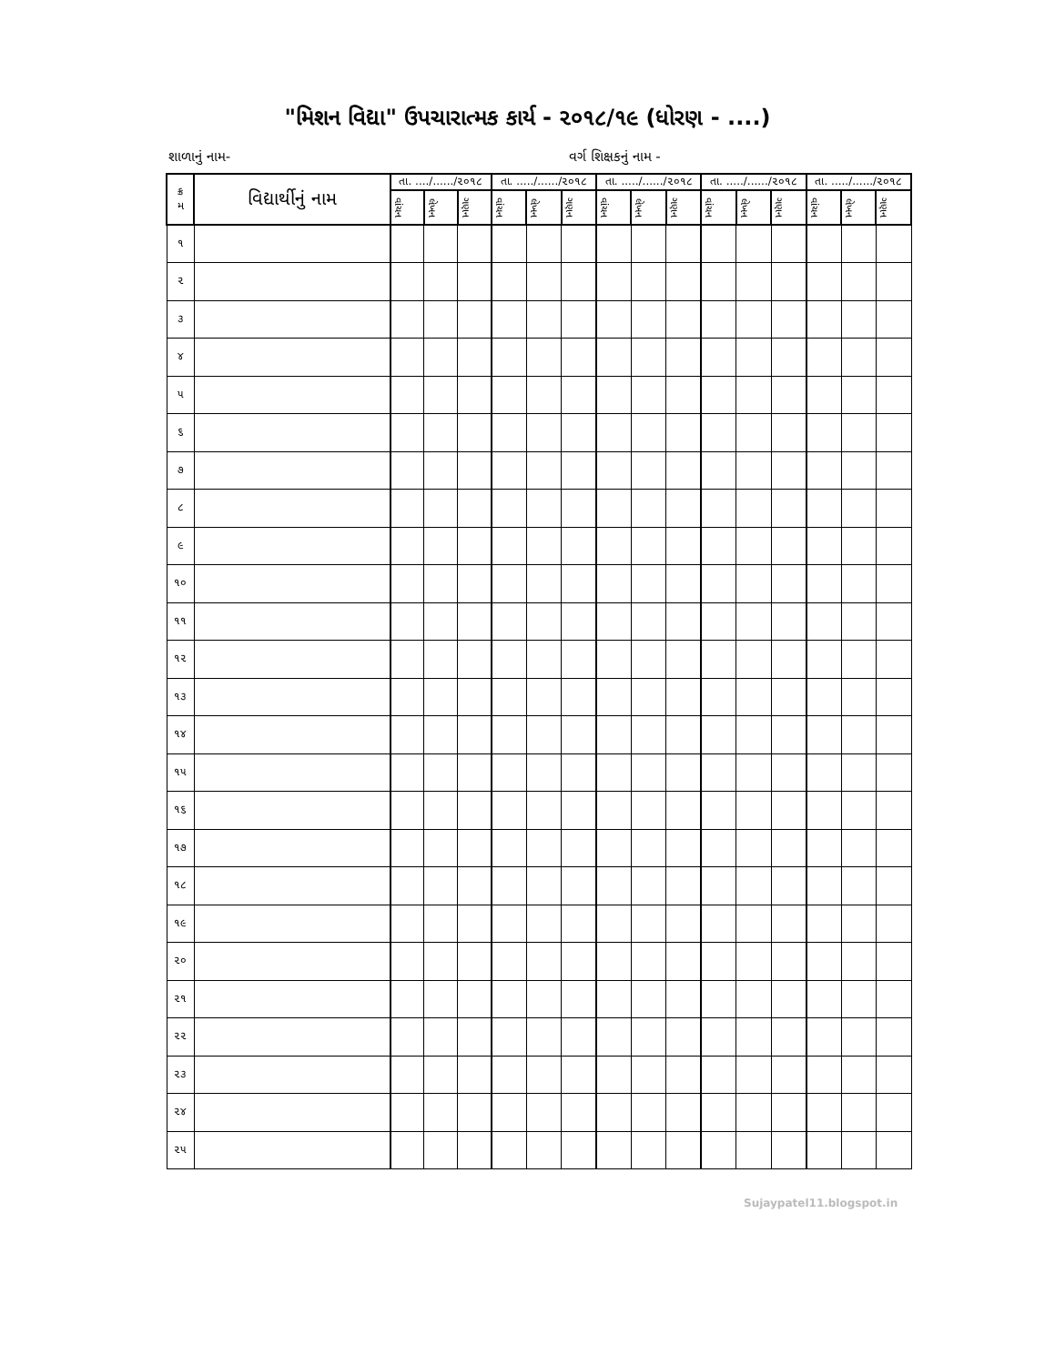"મિશન વિદ્યા" ઉપચારાત્મક કાર્ય - ૨૦૧૮/૧૯ (ધોરણ - ....)
શાળાનું નામ- વર્ગ શિક્ષકનું નામ -
| ક્ર મ | વિદ્યાર્થીનું નામ | તા. ..../....../૨૦૧૮ | | | તા. ...../....../૨૦૧૮ | | | તા. ...../....../૨૦૧૮ | | | તા. ...../....../૨૦૧૮ | | | તા. ...../....../૨૦૧૮ | | |
| --- | --- | --- | --- | --- | --- | --- | --- | --- | --- | --- | --- | --- | --- | --- | --- | --- |
| | | વાંચન | લેખન | ગણન | વાંચન | લેખન | ગણન | વાંચન | લેખન | ગણન | વાંચન | લેખન | ગણન | વાંચન | લેખન | ગણન |
| ૧ | | | | | | | | | | | | | | | | |
| ૨ | | | | | | | | | | | | | | | | |
| ૩ | | | | | | | | | | | | | | | | |
| ૪ | | | | | | | | | | | | | | | | |
| ૫ | | | | | | | | | | | | | | | | |
| ૬ | | | | | | | | | | | | | | | | |
| ૭ | | | | | | | | | | | | | | | | |
| ૮ | | | | | | | | | | | | | | | | |
| ૯ | | | | | | | | | | | | | | | | |
| ૧૦ | | | | | | | | | | | | | | | | |
| ૧૧ | | | | | | | | | | | | | | | | |
| ૧૨ | | | | | | | | | | | | | | | | |
| ૧૩ | | | | | | | | | | | | | | | | |
| ૧૪ | | | | | | | | | | | | | | | | |
| ૧૫ | | | | | | | | | | | | | | | | |
| ૧૬ | | | | | | | | | | | | | | | | |
| ૧૭ | | | | | | | | | | | | | | | | |
| ૧૮ | | | | | | | | | | | | | | | | |
| ૧૯ | | | | | | | | | | | | | | | | |
| ૨૦ | | | | | | | | | | | | | | | | |
| ૨૧ | | | | | | | | | | | | | | | | |
| ૨૨ | | | | | | | | | | | | | | | | |
| ૨૩ | | | | | | | | | | | | | | | | |
| ૨૪ | | | | | | | | | | | | | | | | |
| ૨૫ | | | | | | | | | | | | | | | | |
Sujaypatel11.blogspot.in